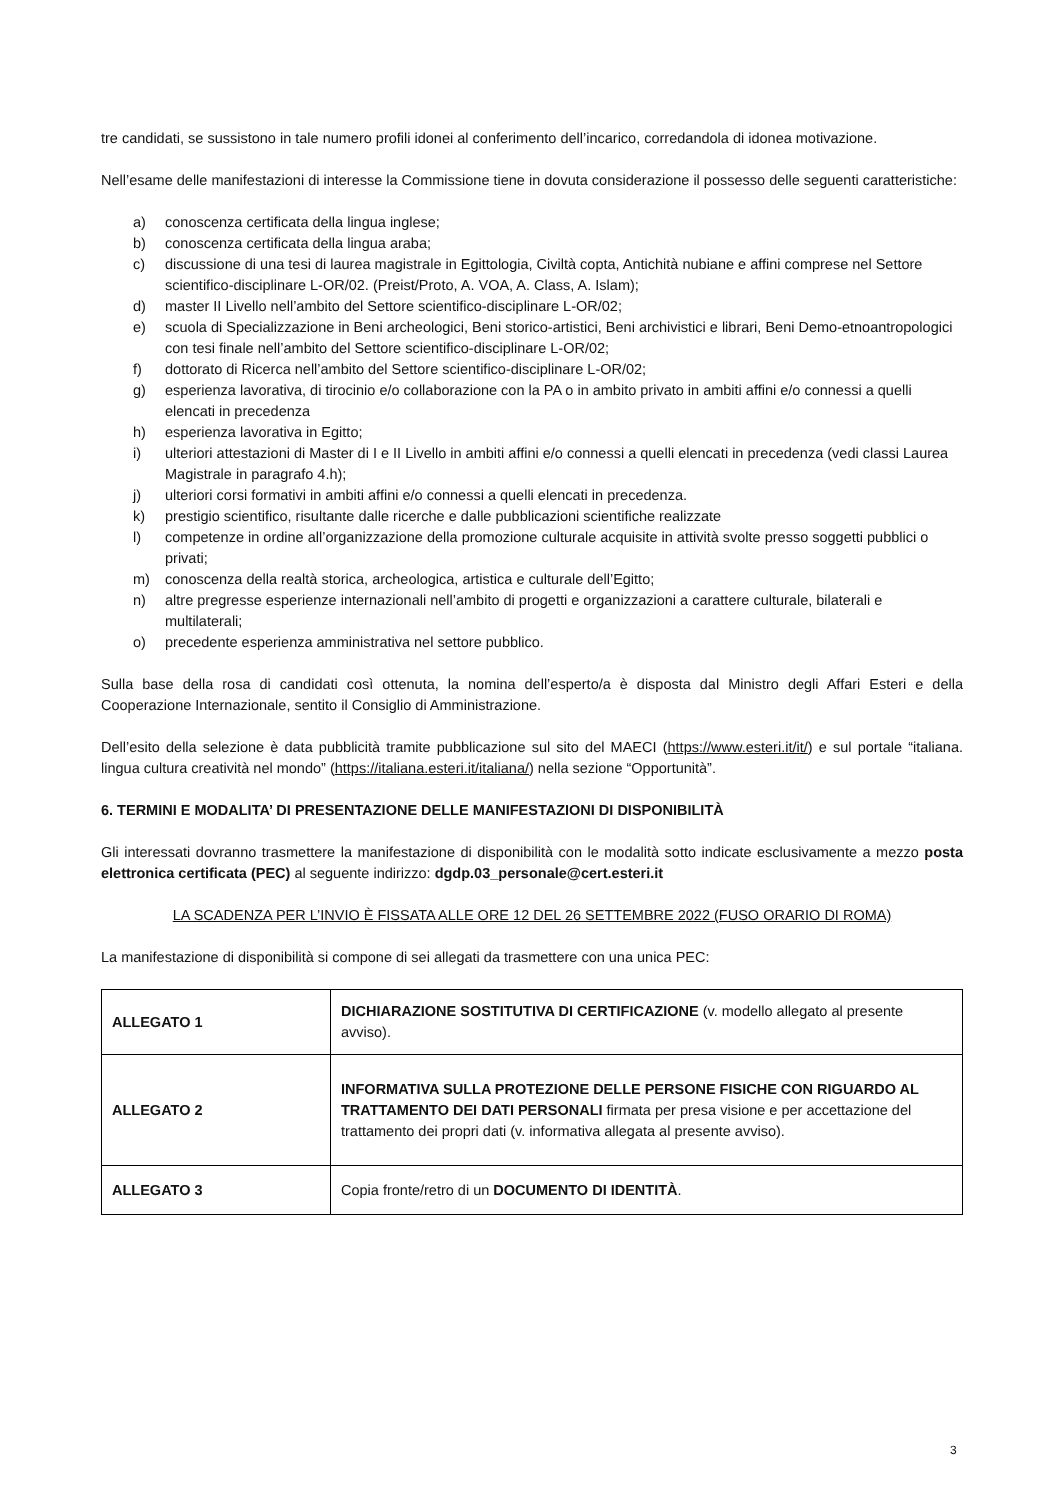tre candidati, se sussistono in tale numero profili idonei al conferimento dell’incarico, corredandola di idonea motivazione.
Nell’esame delle manifestazioni di interesse la Commissione tiene in dovuta considerazione il possesso delle seguenti caratteristiche:
a) conoscenza certificata della lingua inglese;
b) conoscenza certificata della lingua araba;
c) discussione di una tesi di laurea magistrale in Egittologia, Civiltà copta, Antichità nubiane e affini comprese nel Settore scientifico-disciplinare L-OR/02. (Preist/Proto, A. VOA, A. Class, A. Islam);
d) master II Livello nell’ambito del Settore scientifico-disciplinare L-OR/02;
e) scuola di Specializzazione in Beni archeologici, Beni storico-artistici, Beni archivistici e librari, Beni Demo-etnoantropologici con tesi finale nell’ambito del Settore scientifico-disciplinare L-OR/02;
f) dottorato di Ricerca nell’ambito del Settore scientifico-disciplinare L-OR/02;
g) esperienza lavorativa, di tirocinio e/o collaborazione con la PA o in ambito privato in ambiti affini e/o connessi a quelli elencati in precedenza
h) esperienza lavorativa in Egitto;
i) ulteriori attestazioni di Master di I e II Livello in ambiti affini e/o connessi a quelli elencati in precedenza (vedi classi Laurea Magistrale in paragrafo 4.h);
j) ulteriori corsi formativi in ambiti affini e/o connessi a quelli elencati in precedenza.
k) prestigio scientifico, risultante dalle ricerche e dalle pubblicazioni scientifiche realizzate
l) competenze in ordine all’organizzazione della promozione culturale acquisite in attività svolte presso soggetti pubblici o privati;
m) conoscenza della realtà storica, archeologica, artistica e culturale dell’Egitto;
n) altre pregresse esperienze internazionali nell’ambito di progetti e organizzazioni a carattere culturale, bilaterali e multilaterali;
o) precedente esperienza amministrativa nel settore pubblico.
Sulla base della rosa di candidati così ottenuta, la nomina dell’esperto/a è disposta dal Ministro degli Affari Esteri e della Cooperazione Internazionale, sentito il Consiglio di Amministrazione.
Dell’esito della selezione è data pubblicità tramite pubblicazione sul sito del MAECI (https://www.esteri.it/it/) e sul portale “italiana. lingua cultura creatività nel mondo” (https://italiana.esteri.it/italiana/) nella sezione “Opportunità”.
6. TERMINI E MODALITA’ DI PRESENTAZIONE DELLE MANIFESTAZIONI DI DISPONIBILITÀ
Gli interessati dovranno trasmettere la manifestazione di disponibilità con le modalità sotto indicate esclusivamente a mezzo posta elettronica certificata (PEC) al seguente indirizzo: dgdp.03_personale@cert.esteri.it
LA SCADENZA PER L’INVIO È FISSATA ALLE ORE 12 DEL 26 SETTEMBRE 2022 (FUSO ORARIO DI ROMA)
La manifestazione di disponibilità si compone di sei allegati da trasmettere con una unica PEC:
| ALLEGATO 1 | DICHIARAZIONE SOSTITUTIVA DI CERTIFICAZIONE (v. modello allegato al presente avviso). |
| ALLEGATO 2 | INFORMATIVA SULLA PROTEZIONE DELLE PERSONE FISICHE CON RIGUARDO AL TRATTAMENTO DEI DATI PERSONALI firmata per presa visione e per accettazione del trattamento dei propri dati (v. informativa allegata al presente avviso). |
| ALLEGATO 3 | Copia fronte/retro di un DOCUMENTO DI IDENTITÀ . |
3